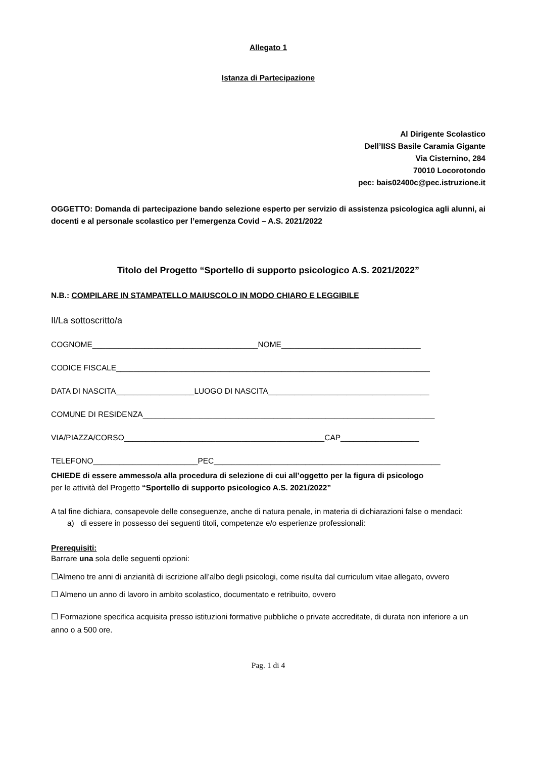Allegato 1
Istanza di Partecipazione
Al Dirigente Scolastico
Dell’IISS Basile Caramia Gigante
Via Cisternino, 284
70010 Locorotondo
pec: bais02400c@pec.istruzione.it
OGGETTO: Domanda di partecipazione bando selezione esperto per servizio di assistenza psicologica agli alunni, ai docenti e al personale scolastico per l’emergenza Covid – A.S. 2021/2022
Titolo del Progetto “Sportello di supporto psicologico A.S. 2021/2022”
N.B.: COMPILARE IN STAMPATELLO MAIUSCOLO IN MODO CHIARO E LEGGIBILE
Il/La sottoscritto/a
COGNOME______________________________________NOME________________________________
CODICE FISCALE________________________________________________________________________
DATA DI NASCITA__________________LUOGO DI NASCITA_____________________________________
COMUNE DI RESIDENZA___________________________________________________________________
VIA/PIAZZA/CORSO______________________________________________CAP__________________
TELEFONO________________________PEC____________________________________________________
CHIEDE di essere ammesso/a alla procedura di selezione di cui all’oggetto per la figura di psicologo
per le attività del Progetto “Sportello di supporto psicologico A.S. 2021/2022”
A tal fine dichiara, consapevole delle conseguenze, anche di natura penale, in materia di dichiarazioni false o mendaci:
a) di essere in possesso dei seguenti titoli, competenze e/o esperienze professionali:
Prerequisiti:
Barrare una sola delle seguenti opzioni:
☐Almeno tre anni di anzianità di iscrizione all’albo degli psicologi, come risulta dal curriculum vitae allegato, ovvero
☐ Almeno un anno di lavoro in ambito scolastico, documentato e retribuito, ovvero
☐ Formazione specifica acquisita presso istituzioni formative pubbliche o private accreditate, di durata non inferiore a un anno o a 500 ore.
Pag. 1 di 4